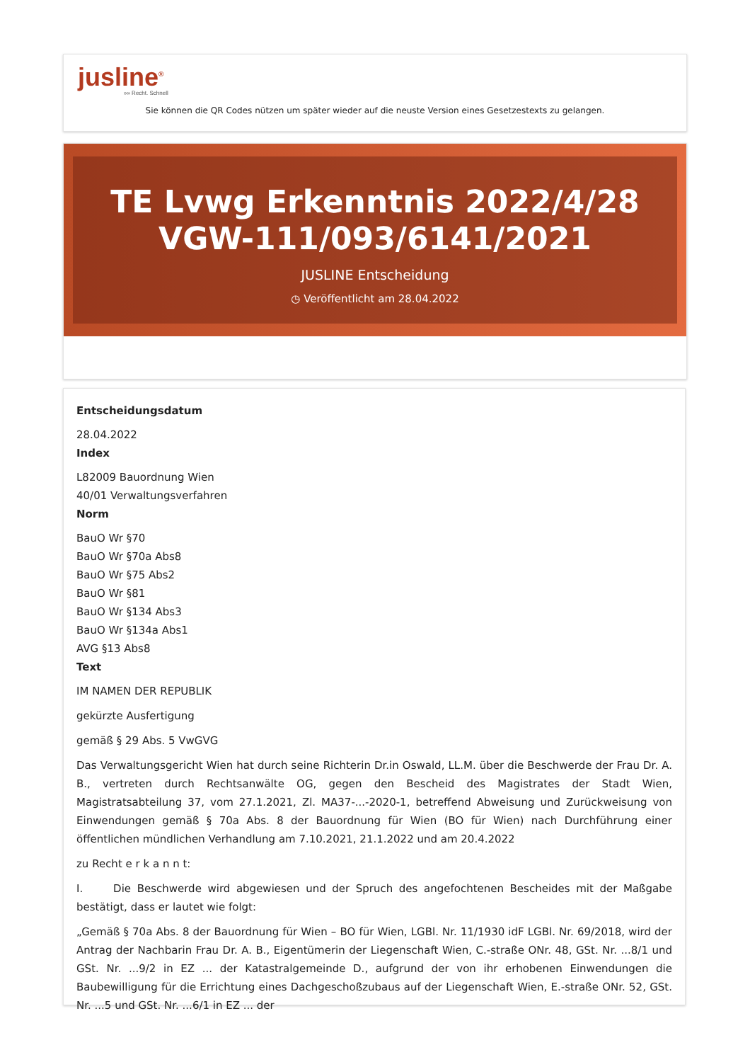jusline<sup>®</sup>
»» Recht. Schnell
Sie können die QR Codes nützen um später wieder auf die neuste Version eines Gesetzestexts zu gelangen.
TE Lvwg Erkenntnis 2022/4/28 VGW-111/093/6141/2021
JUSLINE Entscheidung
◷ Veröffentlicht am 28.04.2022
Entscheidungsdatum
28.04.2022
Index
L82009 Bauordnung Wien
40/01 Verwaltungsverfahren
Norm
BauO Wr §70
BauO Wr §70a Abs8
BauO Wr §75 Abs2
BauO Wr §81
BauO Wr §134 Abs3
BauO Wr §134a Abs1
AVG §13 Abs8
Text
IM NAMEN DER REPUBLIK
gekürzte Ausfertigung
gemäß § 29 Abs. 5 VwGVG
Das Verwaltungsgericht Wien hat durch seine Richterin Dr.in Oswald, LL.M. über die Beschwerde der Frau Dr. A. B., vertreten durch Rechtsanwälte OG, gegen den Bescheid des Magistrates der Stadt Wien, Magistratsabteilung 37, vom 27.1.2021, Zl. MA37-...-2020-1, betreffend Abweisung und Zurückweisung von Einwendungen gemäß § 70a Abs. 8 der Bauordnung für Wien (BO für Wien) nach Durchführung einer öffentlichen mündlichen Verhandlung am 7.10.2021, 21.1.2022 und am 20.4.2022
zu Recht e r k a n n t:
I. Die Beschwerde wird abgewiesen und der Spruch des angefochtenen Bescheides mit der Maßgabe bestätigt, dass er lautet wie folgt:
„Gemäß § 70a Abs. 8 der Bauordnung für Wien – BO für Wien, LGBl. Nr. 11/1930 idF LGBl. Nr. 69/2018, wird der Antrag der Nachbarin Frau Dr. A. B., Eigentümerin der Liegenschaft Wien, C.-straße ONr. 48, GSt. Nr. ...8/1 und GSt. Nr. ...9/2 in EZ ... der Katastralgemeinde D., aufgrund der von ihr erhobenen Einwendungen die Baubewilligung für die Errichtung eines Dachgeschoßzubaus auf der Liegenschaft Wien, E.-straße ONr. 52, GSt. Nr. ...5 und GSt. Nr. ...6/1 in EZ ... der